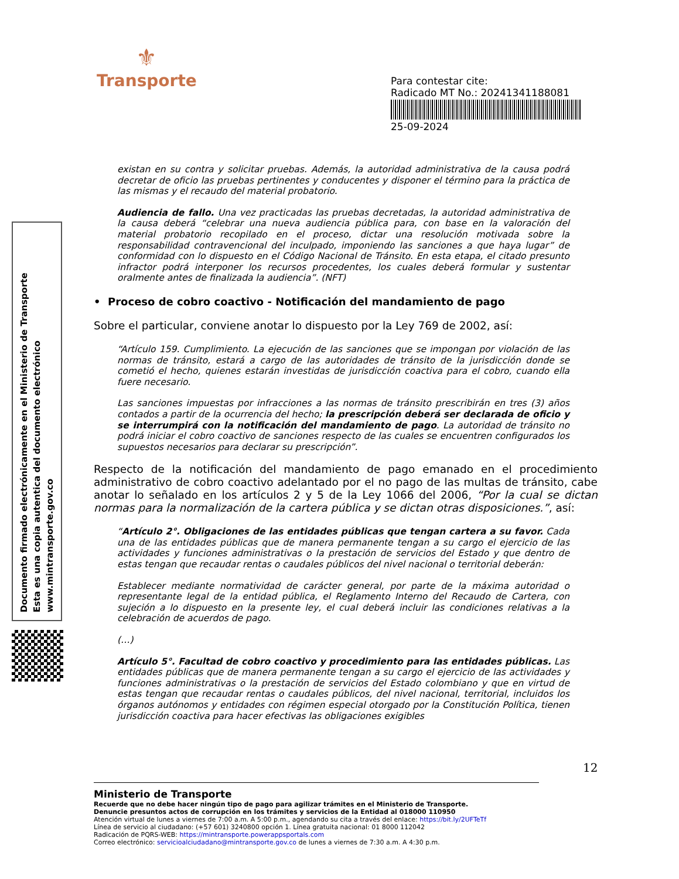⚜
Transporte
Para contestar cite:
Radicado MT No.: 20241341188081
25-09-2024
Documento firmado electrónicamente en el Ministerio de Transporte
Esta es una copia autentica del documento electrónico
www.mintransporte.gov.co
existan en su contra y solicitar pruebas. Además, la autoridad administrativa de la causa podrá decretar de oficio las pruebas pertinentes y conducentes y disponer el término para la práctica de las mismas y el recaudo del material probatorio.
Audiencia de fallo. Una vez practicadas las pruebas decretadas, la autoridad administrativa de la causa deberá “celebrar una nueva audiencia pública para, con base en la valoración del material probatorio recopilado en el proceso, dictar una resolución motivada sobre la responsabilidad contravencional del inculpado, imponiendo las sanciones a que haya lugar” de conformidad con lo dispuesto en el Código Nacional de Tránsito. En esta etapa, el citado presunto infractor podrá interponer los recursos procedentes, los cuales deberá formular y sustentar oralmente antes de finalizada la audiencia”. (NFT)
• Proceso de cobro coactivo - Notificación del mandamiento de pago
Sobre el particular, conviene anotar lo dispuesto por la Ley 769 de 2002, así:
“Artículo 159. Cumplimiento. La ejecución de las sanciones que se impongan por violación de las normas de tránsito, estará a cargo de las autoridades de tránsito de la jurisdicción donde se cometió el hecho, quienes estarán investidas de jurisdicción coactiva para el cobro, cuando ella fuere necesario.
Las sanciones impuestas por infracciones a las normas de tránsito prescribirán en tres (3) años contados a partir de la ocurrencia del hecho; la prescripción deberá ser declarada de oficio y se interrumpirá con la notificación del mandamiento de pago. La autoridad de tránsito no podrá iniciar el cobro coactivo de sanciones respecto de las cuales se encuentren configurados los supuestos necesarios para declarar su prescripción”.
Respecto de la notificación del mandamiento de pago emanado en el procedimiento administrativo de cobro coactivo adelantado por el no pago de las multas de tránsito, cabe anotar lo señalado en los artículos 2 y 5 de la Ley 1066 del 2006, “Por la cual se dictan normas para la normalización de la cartera pública y se dictan otras disposiciones.”, así:
“Artículo 2°. Obligaciones de las entidades públicas que tengan cartera a su favor. Cada una de las entidades públicas que de manera permanente tengan a su cargo el ejercicio de las actividades y funciones administrativas o la prestación de servicios del Estado y que dentro de estas tengan que recaudar rentas o caudales públicos del nivel nacional o territorial deberán:
Establecer mediante normatividad de carácter general, por parte de la máxima autoridad o representante legal de la entidad pública, el Reglamento Interno del Recaudo de Cartera, con sujeción a lo dispuesto en la presente ley, el cual deberá incluir las condiciones relativas a la celebración de acuerdos de pago.
(…)
Artículo 5°. Facultad de cobro coactivo y procedimiento para las entidades públicas. Las entidades públicas que de manera permanente tengan a su cargo el ejercicio de las actividades y funciones administrativas o la prestación de servicios del Estado colombiano y que en virtud de estas tengan que recaudar rentas o caudales públicos, del nivel nacional, territorial, incluidos los órganos autónomos y entidades con régimen especial otorgado por la Constitución Política, tienen jurisdicción coactiva para hacer efectivas las obligaciones exigibles
12
Ministerio de Transporte
Recuerde que no debe hacer ningún tipo de pago para agilizar trámites en el Ministerio de Transporte.
Denuncie presuntos actos de corrupción en los trámites y servicios de la Entidad al 018000 110950
Atención virtual de lunes a viernes de 7:00 a.m. A 5:00 p.m., agendando su cita a través del enlace: https://bit.ly/2UFTeTf
Línea de servicio al ciudadano: (+57 601) 3240800 opción 1. Línea gratuita nacional: 01 8000 112042
Radicación de PQRS-WEB: https://mintransporte.powerappsportals.com
Correo electrónico: servicioalciudadano@mintransporte.gov.co de lunes a viernes de 7:30 a.m. A 4:30 p.m.